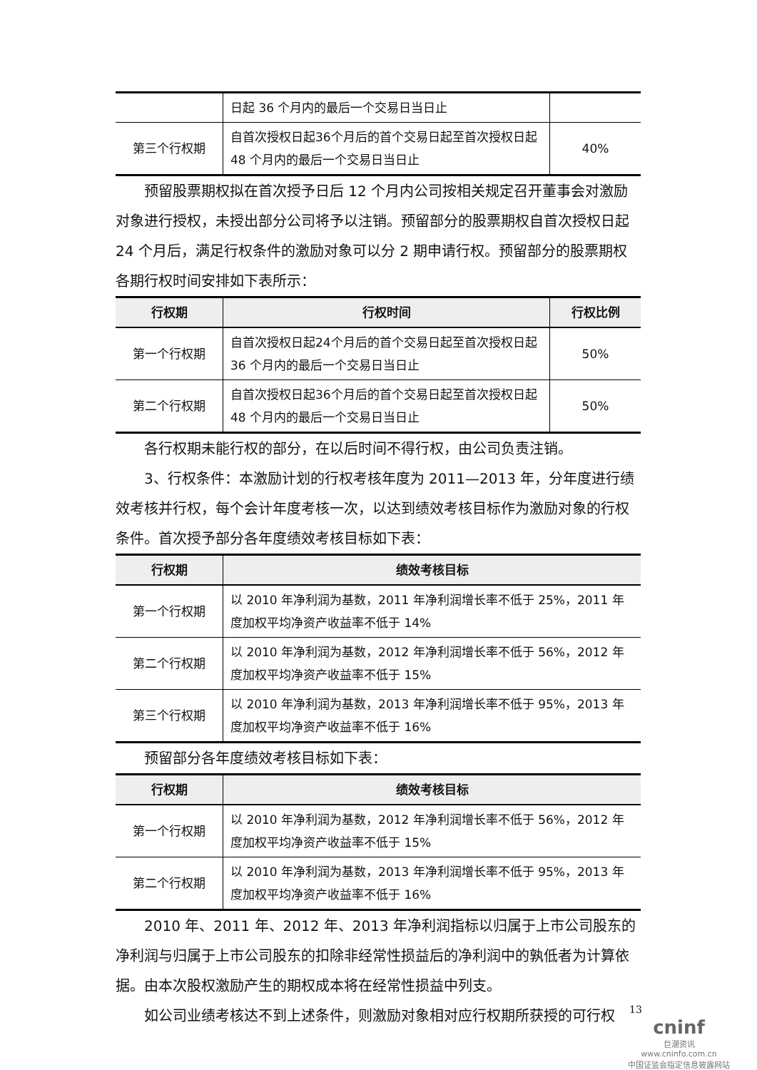| | 日起 36 个月内的最后一个交易日当日止 | |
| 第三个行权期 | 自首次授权日起36个月后的首个交易日起至首次授权日起 48 个月内的最后一个交易日当日止 | 40% |
预留股票期权拟在首次授予日后 12 个月内公司按相关规定召开董事会对激励对象进行授权，未授出部分公司将予以注销。预留部分的股票期权自首次授权日起 24 个月后，满足行权条件的激励对象可以分 2 期申请行权。预留部分的股票期权各期行权时间安排如下表所示：
| 行权期 | 行权时间 | 行权比例 |
| --- | --- | --- |
| 第一个行权期 | 自首次授权日起24个月后的首个交易日起至首次授权日起 36 个月内的最后一个交易日当日止 | 50% |
| 第二个行权期 | 自首次授权日起36个月后的首个交易日起至首次授权日起 48 个月内的最后一个交易日当日止 | 50% |
各行权期未能行权的部分，在以后时间不得行权，由公司负责注销。
3、行权条件：本激励计划的行权考核年度为 2011—2013 年，分年度进行绩效考核并行权，每个会计年度考核一次，以达到绩效考核目标作为激励对象的行权条件。首次授予部分各年度绩效考核目标如下表：
| 行权期 | 绩效考核目标 |
| --- | --- |
| 第一个行权期 | 以 2010 年净利润为基数，2011 年净利润增长率不低于 25%，2011 年度加权平均净资产收益率不低于 14% |
| 第二个行权期 | 以 2010 年净利润为基数，2012 年净利润增长率不低于 56%，2012 年度加权平均净资产收益率不低于 15% |
| 第三个行权期 | 以 2010 年净利润为基数，2013 年净利润增长率不低于 95%，2013 年度加权平均净资产收益率不低于 16% |
预留部分各年度绩效考核目标如下表：
| 行权期 | 绩效考核目标 |
| --- | --- |
| 第一个行权期 | 以 2010 年净利润为基数，2012 年净利润增长率不低于 56%，2012 年度加权平均净资产收益率不低于 15% |
| 第二个行权期 | 以 2010 年净利润为基数，2013 年净利润增长率不低于 95%，2013 年度加权平均净资产收益率不低于 16% |
2010 年、2011 年、2012 年、2013 年净利润指标以归属于上市公司股东的净利润与归属于上市公司股东的扣除非经常性损益后的净利润中的孰低者为计算依据。由本次股权激励产生的期权成本将在经常性损益中列支。
如公司业绩考核达不到上述条件，则激励对象相对应行权期所获授的可行权
13
cninf
巨潮资讯
www.cninfo.com.cn
中国证监会指定信息披露网站